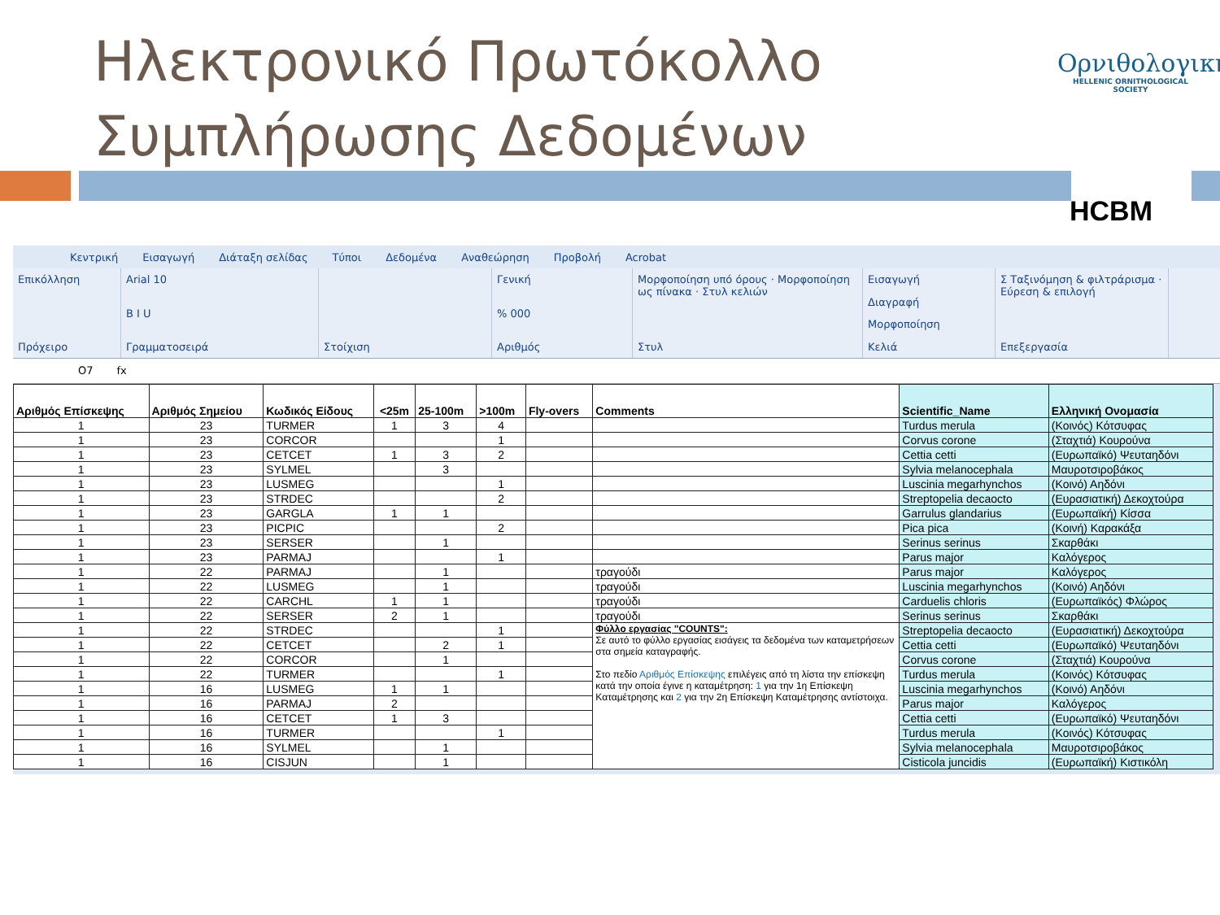Ηλεκτρονικό Πρωτόκολλο
Συμπλήρωσης Δεδομένων
Ορνιθολογική
HELLENIC ORNITHOLOGICAL SOCIETY
HCBM
Κεντρική Εισαγωγή Διάταξη σελίδας Τύποι Δεδομένα Αναθεώρηση Προβολή Acrobat
Επικόλληση
Πρόχειρο
Arial 10
B I U
Γραμματοσειρά
Στοίχιση Γενική% 000
Αριθμός
Μορφοποίηση υπό όρους · Μορφοποίηση ως πίνακα · Στυλ κελιών
Στυλ
Εισαγωγή
Διαγραφή
Μορφοποίηση
Κελιά
Σ Ταξινόμηση & φιλτράρισμα · Εύρεση & επιλογή
Επεξεργασία
O7 fx
| Αριθμός Επίσκεψης | Αριθμός Σημείου | Κωδικός Είδους | <25m | 25-100m | >100m | Fly-overs | Comments | Scientific_Name | Ελληνική Ονομασία |
| --- | --- | --- | --- | --- | --- | --- | --- | --- | --- |
| 1 | 23 | TURMER | 1 | 3 | 4 | | | Turdus merula | (Κοινός) Κότσυφας |
| 1 | 23 | CORCOR | | | 1 | | | Corvus corone | (Σταχτιά) Κουρούνα |
| 1 | 23 | CETCET | 1 | 3 | 2 | | | Cettia cetti | (Ευρωπαϊκό) Ψευταηδόνι |
| 1 | 23 | SYLMEL | | 3 | | | | Sylvia melanocephala | Μαυροτσιροβάκος |
| 1 | 23 | LUSMEG | | | 1 | | | Luscinia megarhynchos | (Κοινό) Αηδόνι |
| 1 | 23 | STRDEC | | | 2 | | | Streptopelia decaocto | (Ευρασιατική) Δεκοχτούρα |
| 1 | 23 | GARGLA | 1 | 1 | | | | Garrulus glandarius | (Ευρωπαϊκή) Κίσσα |
| 1 | 23 | PICPIC | | | 2 | | | Pica pica | (Κοινή) Καρακάξα |
| 1 | 23 | SERSER | | 1 | | | | Serinus serinus | Σκαρθάκι |
| 1 | 23 | PARMAJ | | | 1 | | | Parus major | Καλόγερος |
| 1 | 22 | PARMAJ | | 1 | | | τραγούδι | Parus major | Καλόγερος |
| 1 | 22 | LUSMEG | | 1 | | | τραγούδι | Luscinia megarhynchos | (Κοινό) Αηδόνι |
| 1 | 22 | CARCHL | 1 | 1 | | | τραγούδι | Carduelis chloris | (Ευρωπαϊκός) Φλώρος |
| 1 | 22 | SERSER | 2 | 1 | | | τραγούδι | Serinus serinus | Σκαρθάκι |
| 1 | 22 | STRDEC | | | 1 | | Φύλλο εργασίας "COUNTS": Σε αυτό το φύλλο εργασίας εισάγεις τα δεδομένα των καταμετρήσεων στα σημεία καταγραφής. Στο πεδίο Αριθμός Επίσκεψης επιλέγεις από τη λίστα την επίσκεψη κατά την οποία έγινε η καταμέτρηση: 1 για την 1η Επίσκεψη Καταμέτρησης και 2 για την 2η Επίσκεψη Καταμέτρησης αντίστοιχα. | Streptopelia decaocto | (Ευρασιατική) Δεκοχτούρα |
| 1 | 22 | CETCET | | 2 | 1 | | | Cettia cetti | (Ευρωπαϊκό) Ψευταηδόνι |
| 1 | 22 | CORCOR | | 1 | | | | Corvus corone | (Σταχτιά) Κουρούνα |
| 1 | 22 | TURMER | | | 1 | | | Turdus merula | (Κοινός) Κότσυφας |
| 1 | 16 | LUSMEG | 1 | 1 | | | | Luscinia megarhynchos | (Κοινό) Αηδόνι |
| 1 | 16 | PARMAJ | 2 | | | | | Parus major | Καλόγερος |
| 1 | 16 | CETCET | 1 | 3 | | | | Cettia cetti | (Ευρωπαϊκό) Ψευταηδόνι |
| 1 | 16 | TURMER | | | 1 | | | Turdus merula | (Κοινός) Κότσυφας |
| 1 | 16 | SYLMEL | | 1 | | | | Sylvia melanocephala | Μαυροτσιροβάκος |
| 1 | 16 | CISJUN | | 1 | | | | Cisticola juncidis | (Ευρωπαϊκή) Κιστικόλη |